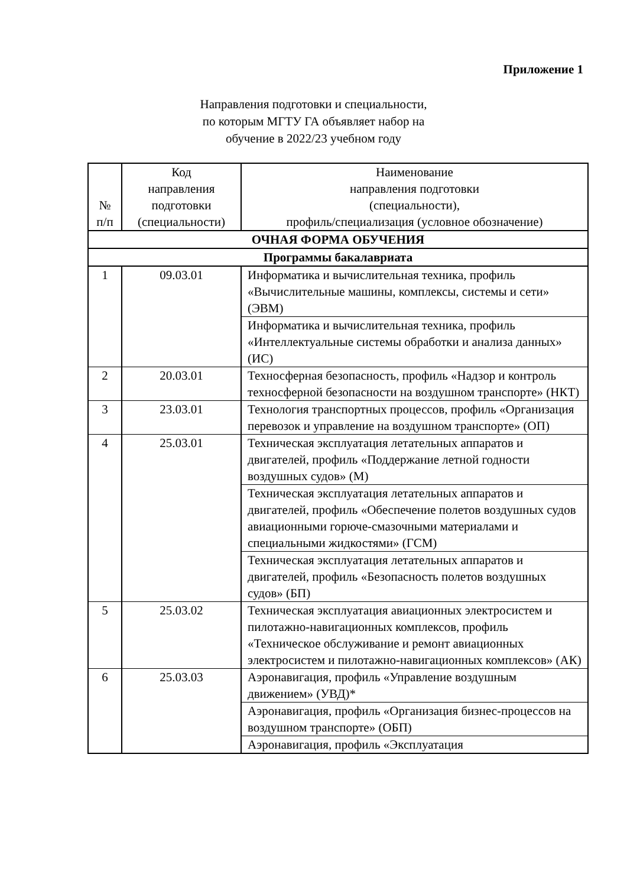Приложение 1
Направления подготовки и специальности,
по которым МГТУ ГА объявляет набор на
обучение в 2022/23 учебном году
| № п/п | Код направления подготовки (специальности) | Наименование направления подготовки (специальности), профиль/специализация (условное обозначение) |
| --- | --- | --- |
| ОЧНАЯ ФОРМА ОБУЧЕНИЯ | | |
| Программы бакалавриата | | |
| 1 | 09.03.01 | Информатика и вычислительная техника, профиль «Вычислительные машины, комплексы, системы и сети» (ЭВМ) |
| | | Информатика и вычислительная техника, профиль «Интеллектуальные системы обработки и анализа данных» (ИС) |
| 2 | 20.03.01 | Техносферная безопасность, профиль «Надзор и контроль техносферной безопасности на воздушном транспорте» (НКТ) |
| 3 | 23.03.01 | Технология транспортных процессов, профиль «Организация перевозок и управление на воздушном транспорте» (ОП) |
| 4 | 25.03.01 | Техническая эксплуатация летательных аппаратов и двигателей, профиль «Поддержание летной годности воздушных судов» (М) |
| | | Техническая эксплуатация летательных аппаратов и двигателей, профиль «Обеспечение полетов воздушных судов авиационными горюче-смазочными материалами и специальными жидкостями» (ГСМ) |
| | | Техническая эксплуатация летательных аппаратов и двигателей, профиль «Безопасность полетов воздушных судов» (БП) |
| 5 | 25.03.02 | Техническая эксплуатация авиационных электросистем и пилотажно-навигационных комплексов, профиль «Техническое обслуживание и ремонт авиационных электросистем и пилотажно-навигационных комплексов» (АК) |
| 6 | 25.03.03 | Аэронавигация, профиль «Управление воздушным движением» (УВД)* |
| | | Аэронавигация, профиль «Организация бизнес-процессов на воздушном транспорте» (ОБП) |
| | | Аэронавигация, профиль «Эксплуатация |